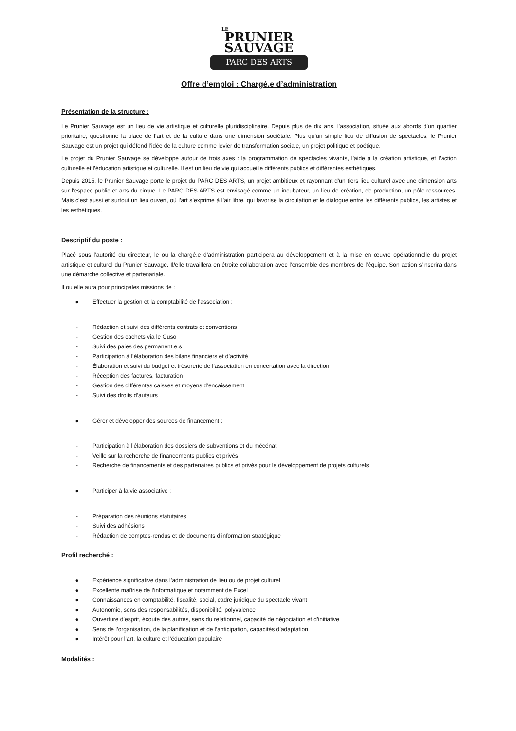LE
PRUNIER
SAUVAGE
PARC DES ARTS
Offre d’emploi : Chargé.e d’administration
Présentation de la structure :
Le Prunier Sauvage est un lieu de vie artistique et culturelle pluridisciplinaire. Depuis plus de dix ans, l’association, située aux abords d’un quartier prioritaire, questionne la place de l’art et de la culture dans une dimension sociétale. Plus qu’un simple lieu de diffusion de spectacles, le Prunier Sauvage est un projet qui défend l’idée de la culture comme levier de transformation sociale, un projet politique et poétique.
Le projet du Prunier Sauvage se développe autour de trois axes : la programmation de spectacles vivants, l’aide à la création artistique, et l’action culturelle et l’éducation artistique et culturelle. Il est un lieu de vie qui accueille différents publics et différentes esthétiques.
Depuis 2015, le Prunier Sauvage porte le projet du PARC DES ARTS, un projet ambitieux et rayonnant d'un tiers lieu culturel avec une dimension arts sur l'espace public et arts du cirque. Le PARC DES ARTS est envisagé comme un incubateur, un lieu de création, de production, un pôle ressources. Mais c’est aussi et surtout un lieu ouvert, où l’art s’exprime à l’air libre, qui favorise la circulation et le dialogue entre les différents publics, les artistes et les esthétiques.
Descriptif du poste :
Placé sous l’autorité du directeur, le ou la chargé.e d’administration participera au développement et à la mise en œuvre opérationnelle du projet artistique et culturel du Prunier Sauvage. Il/elle travaillera en étroite collaboration avec l’ensemble des membres de l’équipe. Son action s’inscrira dans une démarche collective et partenariale.
Il ou elle aura pour principales missions de :
● Effectuer la gestion et la comptabilité de l’association :
- Rédaction et suivi des différents contrats et conventions
- Gestion des cachets via le Guso
- Suivi des paies des permanent.e.s
- Participation à l’élaboration des bilans financiers et d’activité
- Élaboration et suivi du budget et trésorerie de l’association en concertation avec la direction
- Réception des factures, facturation
- Gestion des différentes caisses et moyens d’encaissement
- Suivi des droits d’auteurs
● Gérer et développer des sources de financement :
- Participation à l’élaboration des dossiers de subventions et du mécénat
- Veille sur la recherche de financements publics et privés
- Recherche de financements et des partenaires publics et privés pour le développement de projets culturels
● Participer à la vie associative :
- Préparation des réunions statutaires
- Suivi des adhésions
- Rédaction de comptes-rendus et de documents d’information stratégique
Profil recherché :
● Expérience significative dans l’administration de lieu ou de projet culturel
● Excellente maîtrise de l’informatique et notamment de Excel
● Connaissances en comptabilité, fiscalité, social, cadre juridique du spectacle vivant
● Autonomie, sens des responsabilités, disponibilité, polyvalence
● Ouverture d’esprit, écoute des autres, sens du relationnel, capacité de négociation et d’initiative
● Sens de l’organisation, de la planification et de l’anticipation, capacités d’adaptation
● Intérêt pour l’art, la culture et l’éducation populaire
Modalités :